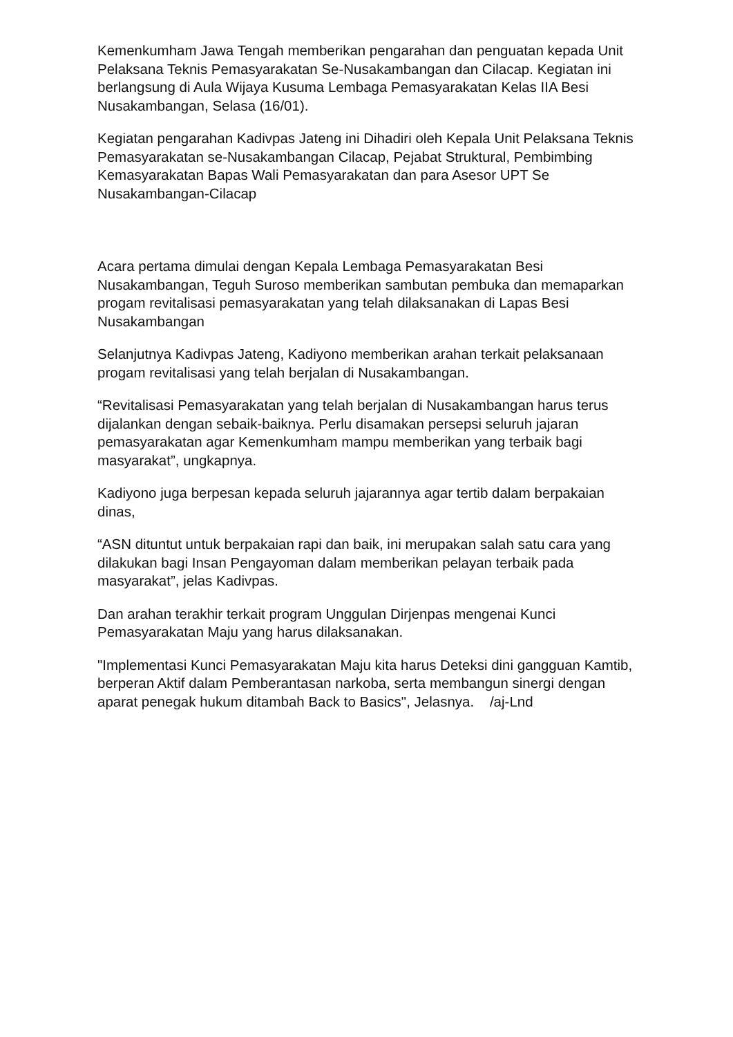Kemenkumham Jawa Tengah memberikan pengarahan dan penguatan kepada Unit Pelaksana Teknis Pemasyarakatan Se-Nusakambangan dan Cilacap. Kegiatan ini berlangsung di Aula Wijaya Kusuma Lembaga Pemasyarakatan Kelas IIA Besi Nusakambangan, Selasa (16/01).
Kegiatan pengarahan Kadivpas Jateng ini Dihadiri oleh Kepala Unit Pelaksana Teknis Pemasyarakatan se-Nusakambangan Cilacap, Pejabat Struktural, Pembimbing Kemasyarakatan Bapas Wali Pemasyarakatan dan para Asesor UPT Se Nusakambangan-Cilacap
Acara pertama dimulai dengan Kepala Lembaga Pemasyarakatan Besi Nusakambangan, Teguh Suroso memberikan sambutan pembuka dan memaparkan progam revitalisasi pemasyarakatan yang telah dilaksanakan di Lapas Besi Nusakambangan
Selanjutnya Kadivpas Jateng, Kadiyono memberikan arahan terkait pelaksanaan progam revitalisasi yang telah berjalan di Nusakambangan.
“Revitalisasi Pemasyarakatan yang telah berjalan di Nusakambangan harus terus dijalankan dengan sebaik-baiknya. Perlu disamakan persepsi seluruh jajaran pemasyarakatan agar Kemenkumham mampu memberikan yang terbaik bagi masyarakat”, ungkapnya.
Kadiyono juga berpesan kepada seluruh jajarannya agar tertib dalam berpakaian dinas,
“ASN dituntut untuk berpakaian rapi dan baik, ini merupakan salah satu cara yang dilakukan bagi Insan Pengayoman dalam memberikan pelayan terbaik pada masyarakat”, jelas Kadivpas.
Dan arahan terakhir terkait program Unggulan Dirjenpas mengenai Kunci Pemasyarakatan Maju yang harus dilaksanakan.
"Implementasi Kunci Pemasyarakatan Maju kita harus Deteksi dini gangguan Kamtib, berperan Aktif dalam Pemberantasan narkoba, serta membangun sinergi dengan aparat penegak hukum ditambah Back to Basics", Jelasnya. /aj-Lnd